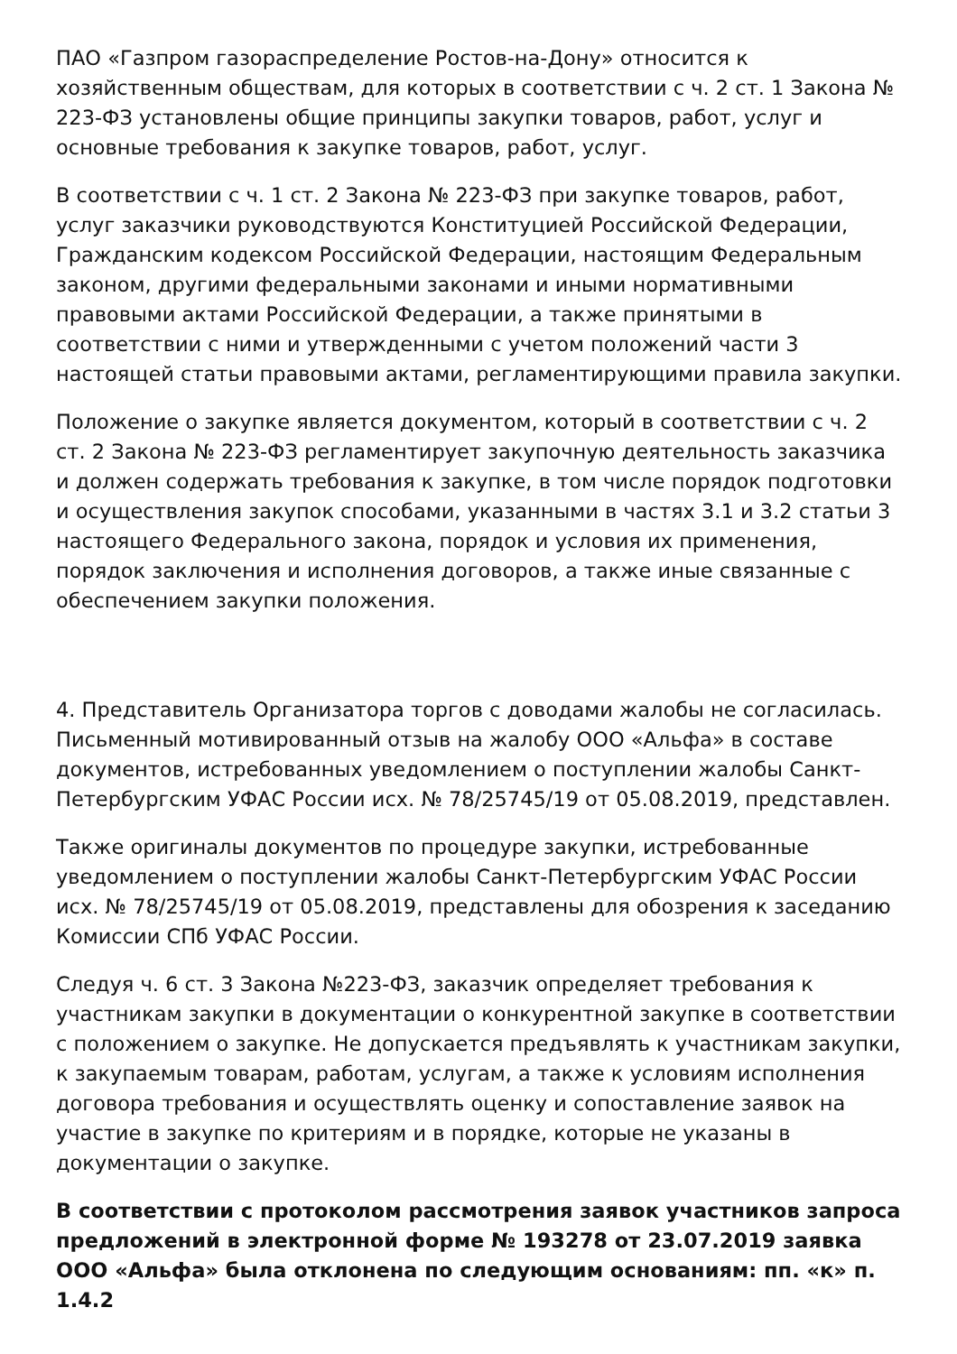ПАО «Газпром газораспределение Ростов-на-Дону» относится к хозяйственным обществам, для которых в соответствии с ч. 2 ст. 1 Закона № 223-ФЗ установлены общие принципы закупки товаров, работ, услуг и основные требования к закупке товаров, работ, услуг.
В соответствии с ч. 1 ст. 2 Закона № 223-ФЗ при закупке товаров, работ, услуг заказчики руководствуются Конституцией Российской Федерации, Гражданским кодексом Российской Федерации, настоящим Федеральным законом, другими федеральными законами и иными нормативными правовыми актами Российской Федерации, а также принятыми в соответствии с ними и утвержденными с учетом положений части 3 настоящей статьи правовыми актами, регламентирующими правила закупки.
Положение о закупке является документом, который в соответствии с ч. 2 ст. 2 Закона № 223-ФЗ регламентирует закупочную деятельность заказчика и должен содержать требования к закупке, в том числе порядок подготовки и осуществления закупок способами, указанными в частях 3.1 и 3.2 статьи 3 настоящего Федерального закона, порядок и условия их применения, порядок заключения и исполнения договоров, а также иные связанные с обеспечением закупки положения.
4. Представитель Организатора торгов с доводами жалобы не согласилась. Письменный мотивированный отзыв на жалобу ООО «Альфа» в составе документов, истребованных уведомлением о поступлении жалобы Санкт-Петербургским УФАС России исх. № 78/25745/19 от 05.08.2019, представлен.
Также оригиналы документов по процедуре закупки, истребованные уведомлением о поступлении жалобы Санкт-Петербургским УФАС России исх. № 78/25745/19 от 05.08.2019, представлены для обозрения к заседанию Комиссии СПб УФАС России.
Следуя ч. 6 ст. 3 Закона №223-ФЗ, заказчик определяет требования к участникам закупки в документации о конкурентной закупке в соответствии с положением о закупке. Не допускается предъявлять к участникам закупки, к закупаемым товарам, работам, услугам, а также к условиям исполнения договора требования и осуществлять оценку и сопоставление заявок на участие в закупке по критериям и в порядке, которые не указаны в документации о закупке.
В соответствии с протоколом рассмотрения заявок участников запроса предложений в электронной форме № 193278 от 23.07.2019 заявка ООО «Альфа» была отклонена по следующим основаниям: пп. «к» п. 1.4.2